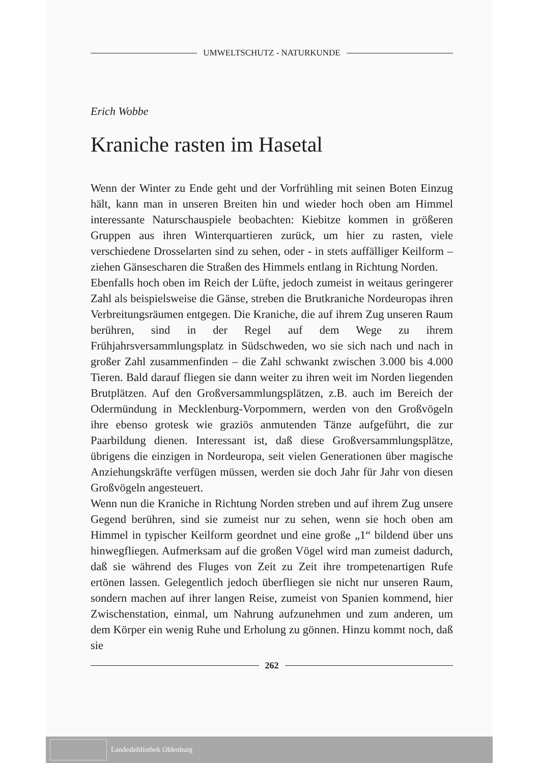UMWELTSCHUTZ - NATURKUNDE
Erich Wobbe
Kraniche rasten im Hasetal
Wenn der Winter zu Ende geht und der Vorfrühling mit seinen Boten Einzug hält, kann man in unseren Breiten hin und wieder hoch oben am Himmel interessante Naturschauspiele beobachten: Kiebitze kommen in größeren Gruppen aus ihren Winterquartieren zurück, um hier zu rasten, viele verschiedene Drosselarten sind zu sehen, oder - in stets auffälliger Keilform – ziehen Gänsescharen die Straßen des Himmels entlang in Richtung Norden.
Ebenfalls hoch oben im Reich der Lüfte, jedoch zumeist in weitaus geringerer Zahl als beispielsweise die Gänse, streben die Brutkraniche Nordeuropas ihren Verbreitungsräumen entgegen. Die Kraniche, die auf ihrem Zug unseren Raum berühren, sind in der Regel auf dem Wege zu ihrem Frühjahrsversammlungsplatz in Südschweden, wo sie sich nach und nach in großer Zahl zusammenfinden – die Zahl schwankt zwischen 3.000 bis 4.000 Tieren. Bald darauf fliegen sie dann weiter zu ihren weit im Norden liegenden Brutplätzen. Auf den Großversammlungsplätzen, z.B. auch im Bereich der Odermündung in Mecklenburg-Vorpommern, werden von den Großvögeln ihre ebenso grotesk wie graziös anmutenden Tänze aufgeführt, die zur Paarbildung dienen. Interessant ist, daß diese Großversammlungsplätze, übrigens die einzigen in Nordeuropa, seit vielen Generationen über magische Anziehungskräfte verfügen müssen, werden sie doch Jahr für Jahr von diesen Großvögeln angesteuert.
Wenn nun die Kraniche in Richtung Norden streben und auf ihrem Zug unsere Gegend berühren, sind sie zumeist nur zu sehen, wenn sie hoch oben am Himmel in typischer Keilform geordnet und eine große „1“ bildend über uns hinwegfliegen. Aufmerksam auf die großen Vögel wird man zumeist dadurch, daß sie während des Fluges von Zeit zu Zeit ihre trompetenartigen Rufe ertönen lassen. Gelegentlich jedoch überfliegen sie nicht nur unseren Raum, sondern machen auf ihrer langen Reise, zumeist von Spanien kommend, hier Zwischenstation, einmal, um Nahrung aufzunehmen und zum anderen, um dem Körper ein wenig Ruhe und Erholung zu gönnen. Hinzu kommt noch, daß sie
262
Landesbibliothek Oldenburg